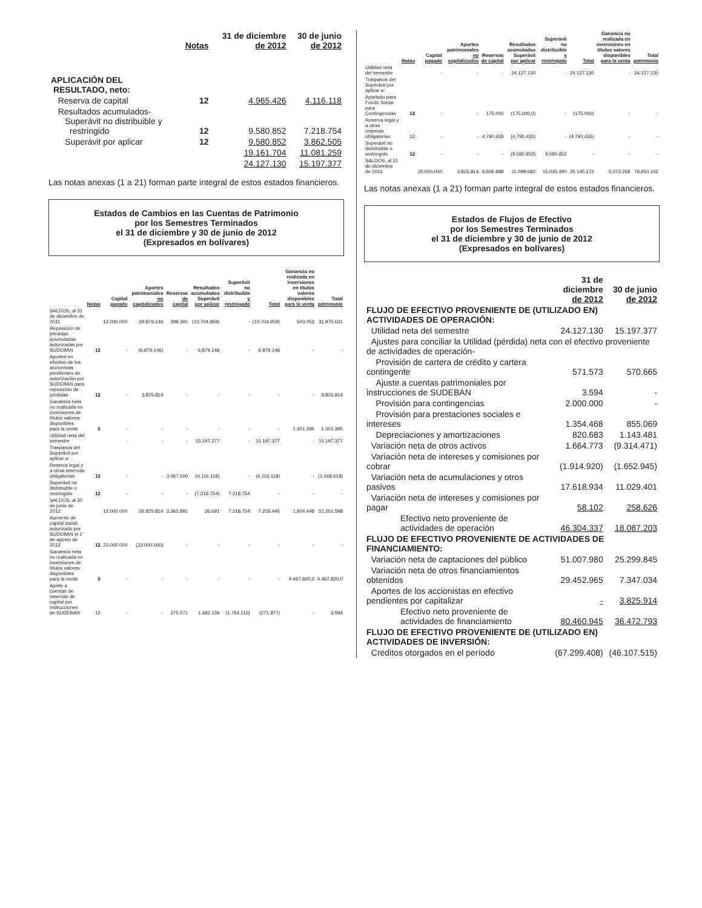| | Notas | 31 de diciembre de 2012 | 30 de junio de 2012 |
| --- | --- | --- | --- |
| APLICACIÓN DEL RESULTADO, neto: | | | |
| Reserva de capital | 12 | 4.965.426 | 4.116.118 |
| Resultados acumulados- Superávit no distribuible y restringido | 12 | 9.580.852 | 7.218.754 |
| Superávit por aplicar | 12 | 9.580.852 | 3.862.505 |
| | | 19.161.704 | 11.081.259 |
| | | 24.127.130 | 15.197.377 |
Las notas anexas (1 a 21) forman parte integral de estos estados financieros.
Estados de Cambios en las Cuentas de Patrimonio
por los Semestres Terminados
el 31 de diciembre y 30 de junio de 2012
(Expresados en bolívares)
| | Notas | Capital pagado | Aportes patrimoniales no capitalizados | Reservas de capital | Resultados acumulados Superávit por aplicar | Superávit no distribuible y restringido | Total | Ganancia no realizada en inversiones en títulos valores disponibles para la venta | Total patrimonio |
| --- | --- | --- | --- | --- | --- | --- | --- | --- | --- |
| SALDOS, al 31 de diciembre de 2011 | | 12.000.000 | 29.879.146 | 298.391 | (10.704.959) | - | (10.704.959) | 503.053 | 31.975.631 |
| Reposición de pérdidas acumuladas autorizadas por SUDEBAN | 12 | - | (6.879.146) | - | 6.879.146 | - | 6.879.146 | - | - |
| Aportes en efectivo de los accionistas pendientes de autorización por SUDEBAN para reposición de pérdidas | 12 | - | 3.825.814 | - | - | - | - | - | 3.825.814 |
| Ganancia neta no realizada en inversiones de títulos valores disponibles para la venta | 5 | - | - | - | - | - | - | 1.301.395 | 1.301.395 |
| Utilidad neta del semestre | | - | - | - | 15.197.377 | - | 15.197.377 | - | 15.197.377 |
| Traspasos del Superávit por aplicar a: | | | | | | | | | |
| Reserva legal y a otras reservas obligatorias | 12 | - | - | 3.067.500 | (4.116.118) | - | (4.116.118) | - | (1.048.618) |
| Superávit no distribuible o restringido | 12 | - | - | - | (7.218.754) | 7.218.754 | - | - | - |
| SALDOS, al 30 de junio de 2012 | | 12.000.000 | 26.825.814 | 3.365.891 | 36.691 | 7.218.754 | 7.255.445 | 1.804.448 | 51.251.598 |
| Aumento de capital social, autorizado por SUDEBAN el 1° de agosto de 2012 | 12 | 23.000.000 | (23.000.000) | - | - | - | - | - | - |
| Ganancia neta no realizada en inversiones de títulos valores disponibles para la venta | 5 | - | - | - | - | - | - | 4.467.820,0 | 4.467.820,0 |
| Ajuste a cuentas de reservas de capital por instrucciones de SUDEBAN | 12 | - | - | 275.571 | 1.482.139 | (1.754.116) | (271.977) | - | 3.594 |
| | Notas | Capital pagado | Aportes patrimoniales no capitalizados | Reservas de capital | Resultados acumulados Superávit por aplicar | Superávit no distribuible y restringido | Total | Ganancia no realizada en inversiones en títulos valores disponibles para la venta | Total patrimonio |
| --- | --- | --- | --- | --- | --- | --- | --- | --- | --- |
| Utilidad neta del semestre | | - | - | - | 24.127.130 | - | 24.127.130 | - | 24.127.130 |
| Traspasos del Superávit por aplicar a: | | | | | | | | | |
| Apartado para Fondo Social para Contingencias | 12 | - | - | 175.000 | (175.000,0) | - | (175.000) | - | - |
| Reserva legal y a otras reservas obligatorias | 12 | - | - | 4.790.426 | (4.790.426) | - | (4.790.426) | - | - |
| Superávit no distribuible o restringido | 12 | - | - | - | (9.580.852) | 9.580.852 | - | - | - |
| SALDOS, al 31 de diciembre de 2012 | | 35.000.000 | 3.825.814 | 8.606.888 | 11.099.682 | 15.045.490 | 26.145.172 | 6.272.268 | 79.850.142 |
Las notas anexas (1 a 21) forman parte integral de estos estados financieros.
Estados de Flujos de Efectivo
por los Semestres Terminados
el 31 de diciembre y 30 de junio de 2012
(Expresados en bolívares)
| | 31 de diciembre de 2012 | 30 de junio de 2012 |
| --- | --- | --- |
| FLUJO DE EFECTIVO PROVENIENTE DE (UTILIZADO EN) ACTIVIDADES DE OPERACIÓN: | | |
| Utilidad neta del semestre | 24.127.130 | 15.197.377 |
| Ajustes para conciliar la Utilidad (pérdida) neta con el efectivo proveniente de actividades de operación- | | |
| Provisión de cartera de crédito y cartera contingente | 571.573 | 570.665 |
| Ajuste a cuentas patrimoniales por instrucciones de SUDEBAN | 3.594 | - |
| Provisión para contingencias | 2.000.000 | - |
| Provisión para prestaciones sociales e intereses | 1.354.468 | 855.069 |
| Depreciaciones y amortizaciones | 820.683 | 1.143.481 |
| Variación neta de otros activos | 1.664.773 | (9.314.471) |
| Variación neta de intereses y comisiones por cobrar | (1.914.920) | (1.652.945) |
| Variación neta de acumulaciones y otros pasivos | 17.618.934 | 11.029.401 |
| Variación neta de intereses y comisiones por pagar | 58.102 | 258.626 |
| Efectivo neto proveniente de actividades de operación | 46.304.337 | 18.087.203 |
| FLUJO DE EFECTIVO PROVENIENTE DE ACTIVIDADES DE FINANCIAMIENTO: | | |
| Variación neta de captaciones del público | 51.007.980 | 25.299.845 |
| Variación neta de otros financiamientos obtenidos | 29.452.965 | 7.347.034 |
| Aportes de los accionistas en efectivo pendientes por capitalizar | - | 3.825.914 |
| Efectivo neto proveniente de actividades de financiamiento | 80.460.945 | 36.472.793 |
| FLUJO DE EFECTIVO PROVENIENTE DE (UTILIZADO EN) ACTIVIDADES DE INVERSIÓN: | | |
| Créditos otorgados en el período | (67.299.408) | (46.107.515) |